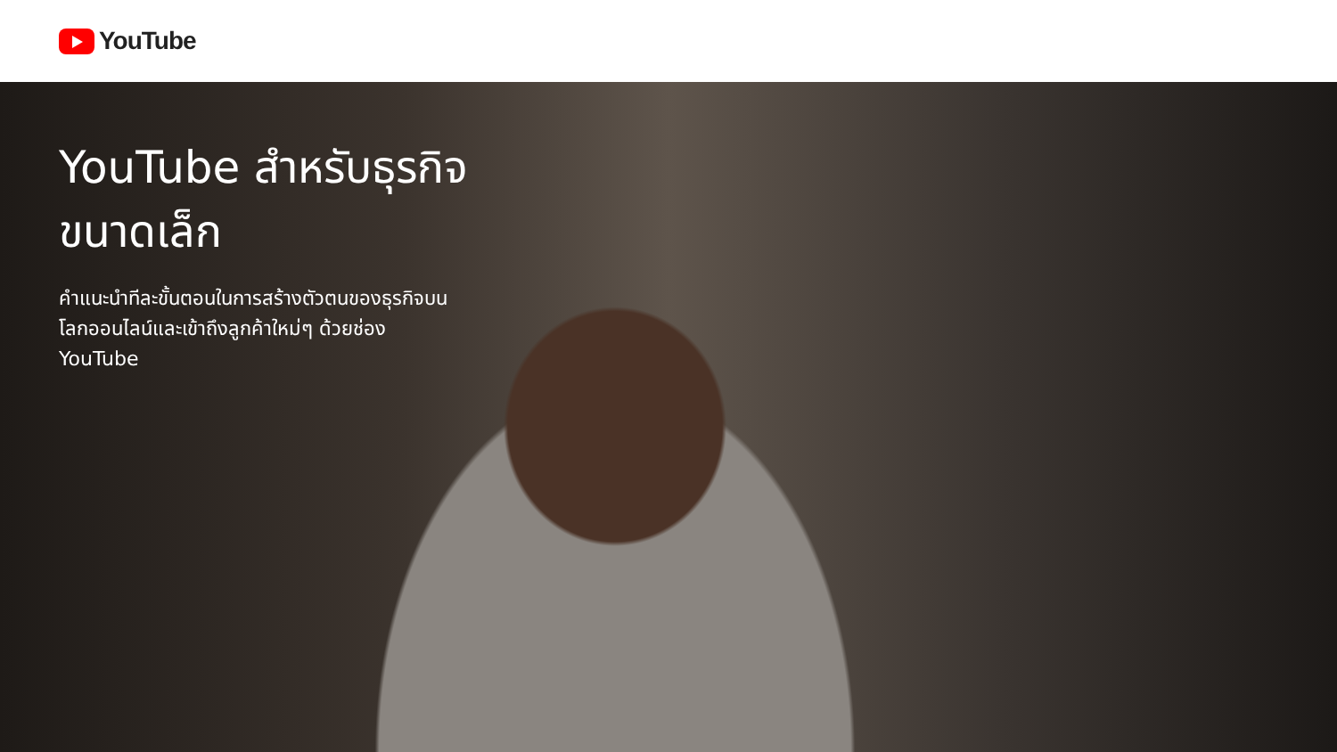YouTube
YouTube สำหรับธุรกิจขนาดเล็ก
คำแนะนำทีละขั้นตอนในการสร้างตัวตนของธุรกิจบนโลกออนไลน์และเข้าถึงลูกค้าใหม่ๆ ด้วยช่อง YouTube